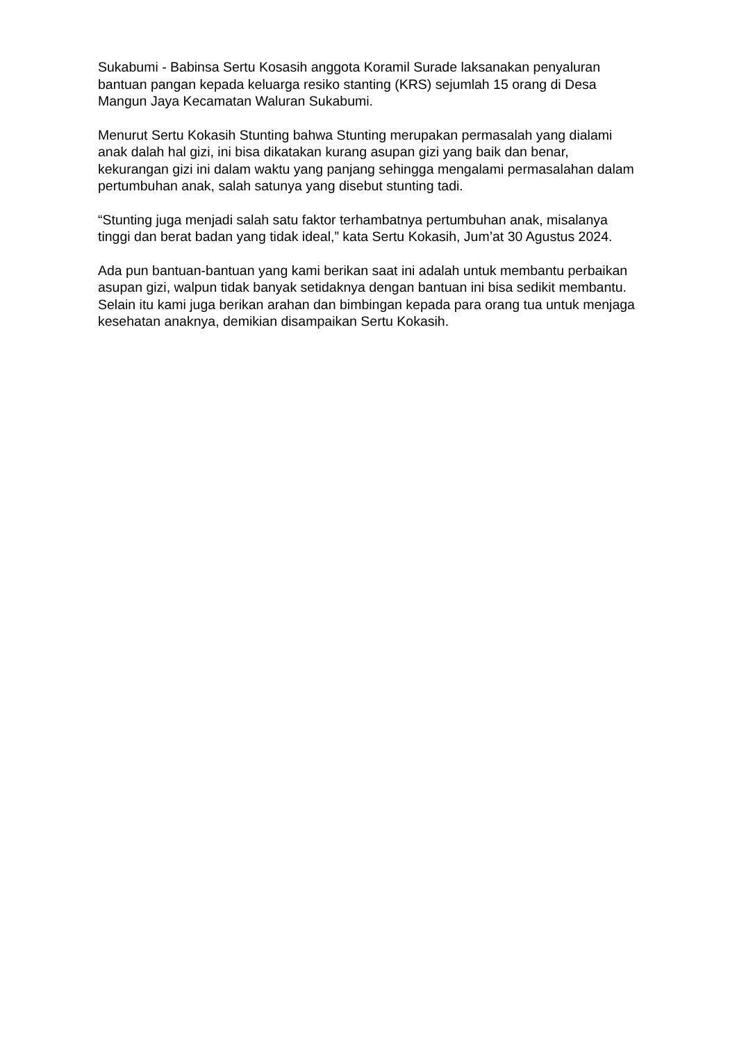Sukabumi - Babinsa Sertu Kosasih anggota Koramil Surade laksanakan penyaluran bantuan pangan kepada keluarga resiko stanting (KRS) sejumlah 15 orang di Desa Mangun Jaya Kecamatan Waluran Sukabumi.
Menurut Sertu Kokasih Stunting bahwa Stunting merupakan permasalah yang dialami anak dalah hal gizi, ini bisa dikatakan kurang asupan gizi yang baik dan benar, kekurangan gizi ini dalam waktu yang panjang sehingga mengalami permasalahan dalam pertumbuhan anak, salah satunya yang disebut stunting tadi.
“Stunting juga menjadi salah satu faktor terhambatnya pertumbuhan anak, misalanya tinggi dan berat badan yang tidak ideal,” kata Sertu Kokasih, Jum’at 30 Agustus 2024.
Ada pun bantuan-bantuan yang kami berikan saat ini adalah untuk membantu perbaikan asupan gizi, walpun tidak banyak setidaknya dengan bantuan ini bisa sedikit membantu. Selain itu kami juga berikan arahan dan bimbingan kepada para orang tua untuk menjaga kesehatan anaknya, demikian disampaikan Sertu Kokasih.